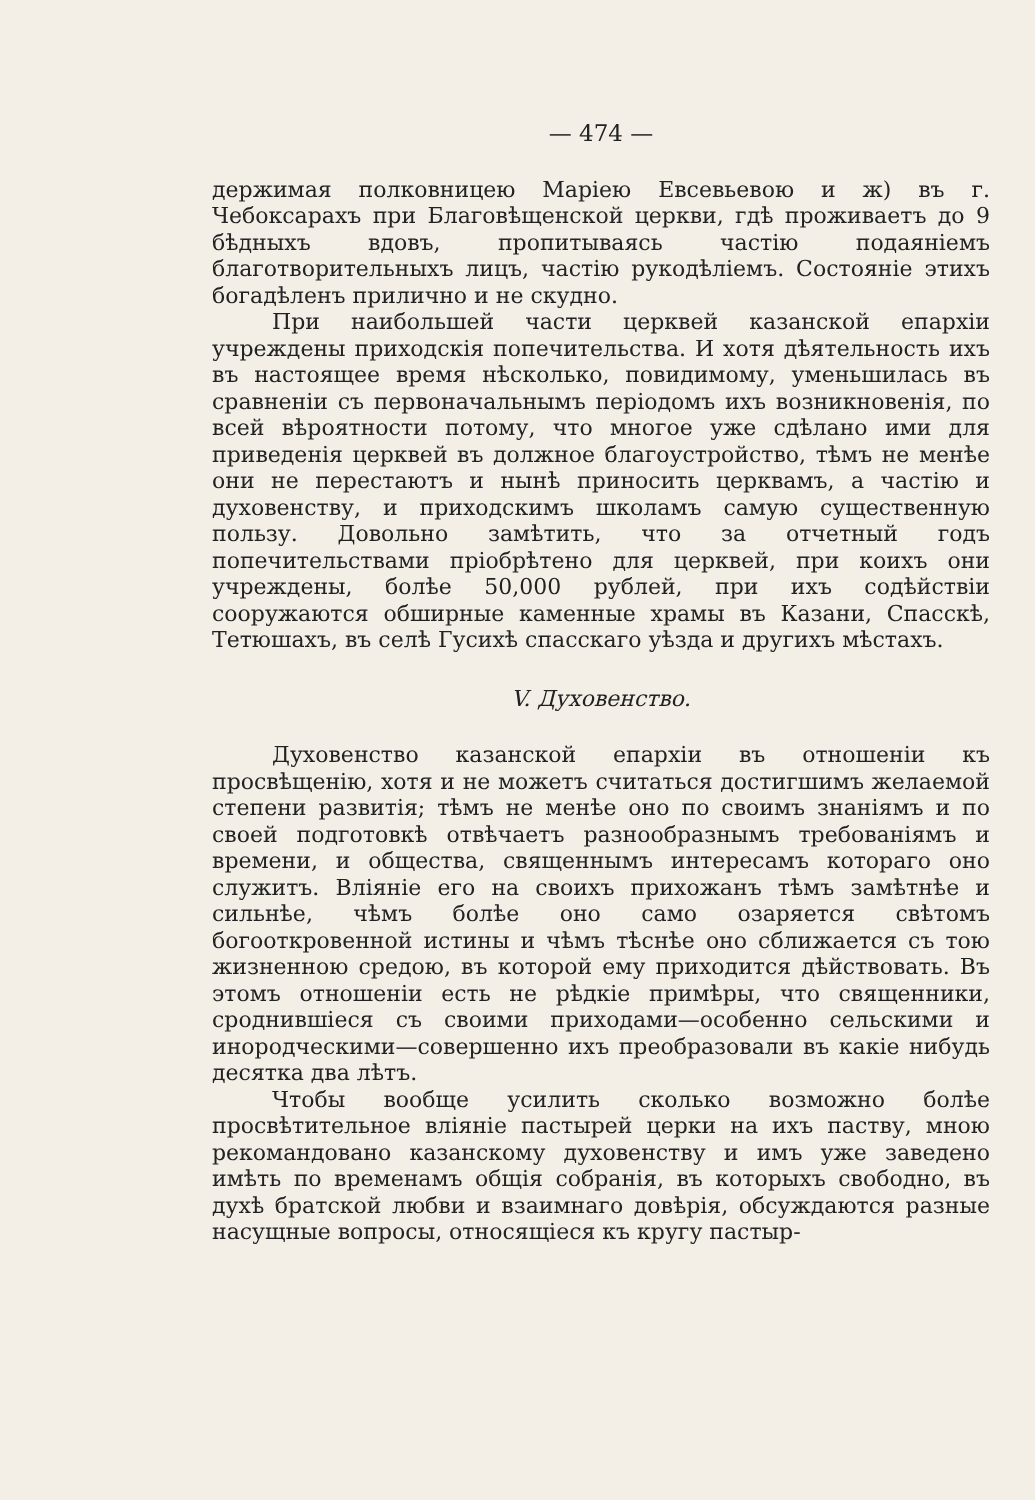— 474 —
держимая полковницею Маріею Евсевьевою и ж) въ г. Чебоксарахъ при Благовѣщенской церкви, гдѣ проживаетъ до 9 бѣдныхъ вдовъ, пропитываясь частію подаяніемъ благотворительныхъ лицъ, частію рукодѣліемъ. Состояніе этихъ богадѣленъ прилично и не скудно.
При наибольшей части церквей казанской епархіи учреждены приходскія попечительства. И хотя дѣятельность ихъ въ настоящее время нѣсколько, повидимому, уменьшилась въ сравненіи съ первоначальнымъ періодомъ ихъ возникновенія, по всей вѣроятности потому, что многое уже сдѣлано ими для приведенія церквей въ должное благоустройство, тѣмъ не менѣе они не перестаютъ и нынѣ приносить церквамъ, а частію и духовенству, и приходскимъ школамъ самую существенную пользу. Довольно замѣтить, что за отчетный годъ попечительствами пріобрѣтено для церквей, при коихъ они учреждены, болѣе 50,000 рублей, при ихъ содѣйствіи сооружаются обширные каменные храмы въ Казани, Спасскѣ, Тетюшахъ, въ селѣ Гусихѣ спасскаго уѣзда и другихъ мѣстахъ.
V. Духовенство.
Духовенство казанской епархіи въ отношеніи къ просвѣщенію, хотя и не можетъ считаться достигшимъ желаемой степени развитія; тѣмъ не менѣе оно по своимъ знаніямъ и по своей подготовкѣ отвѣчаетъ разнообразнымъ требованіямъ и времени, и общества, священнымъ интересамъ котораго оно служитъ. Вліяніе его на своихъ прихожанъ тѣмъ замѣтнѣе и сильнѣе, чѣмъ болѣе оно само озаряется свѣтомъ богооткровенной истины и чѣмъ тѣснѣе оно сближается съ тою жизненною средою, въ которой ему приходится дѣйствовать. Въ этомъ отношеніи есть не рѣдкіе примѣры, что священники, сроднившіеся съ своими приходами—особенно сельскими и инородческими—совершенно ихъ преобразовали въ какіе нибудь десятка два лѣтъ.
Чтобы вообще усилить сколько возможно болѣе просвѣтительное вліяніе пастырей церки на ихъ паству, мною рекомандовано казанскому духовенству и имъ уже заведено имѣть по временамъ общія собранія, въ которыхъ свободно, въ духѣ братской любви и взаимнаго довѣрія, обсуждаются разные насущные вопросы, относящіеся къ кругу пастыр-